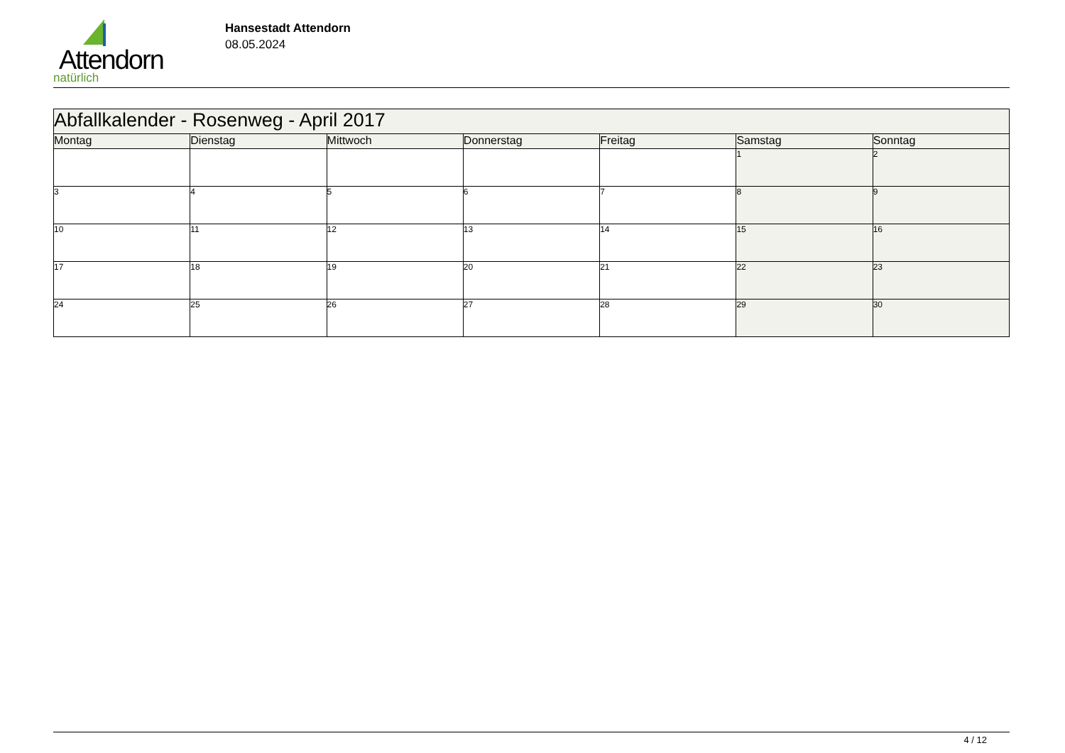Attendorn
natürlich
Hansestadt Attendorn
08.05.2024
| Abfallkalender - Rosenweg - April 2017 | | | | | | |
| --- | --- | --- | --- | --- | --- | --- |
| Montag | Dienstag | Mittwoch | Donnerstag | Freitag | Samstag | Sonntag |
| | | | | | 1 | 2 |
| 3 | 4 | 5 | 6 | 7 | 8 | 9 |
| 10 | 11 | 12 | 13 | 14 | 15 | 16 |
| 17 | 18 | 19 | 20 | 21 | 22 | 23 |
| 24 | 25 | 26 | 27 | 28 | 29 | 30 |
4 / 12